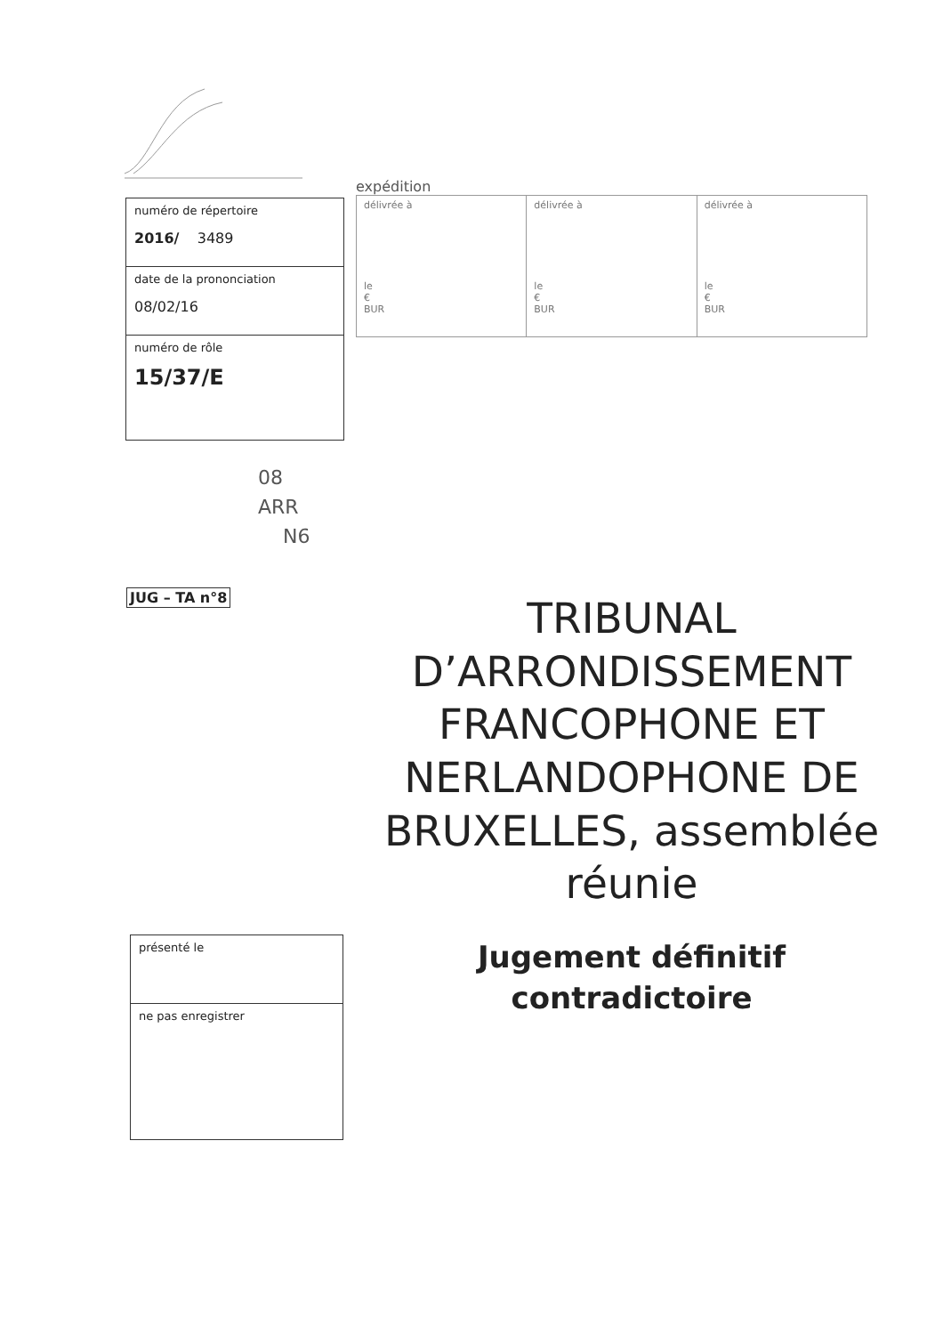| numéro de répertoire 2016/ 3489 |
| date de la prononciation 08/02/16 |
| numéro de rôle 15/37/E |
expédition
| délivrée à le € BUR | délivrée à le € BUR | délivrée à le € BUR |
08
ARR
N6
JUG – TA n°8
TRIBUNAL D’ARRONDISSEMENT FRANCOPHONE ET NERLANDOPHONE DE BRUXELLES, assemblée réunie
Jugement définitif contradictoire
| présenté le |
| ne pas enregistrer |